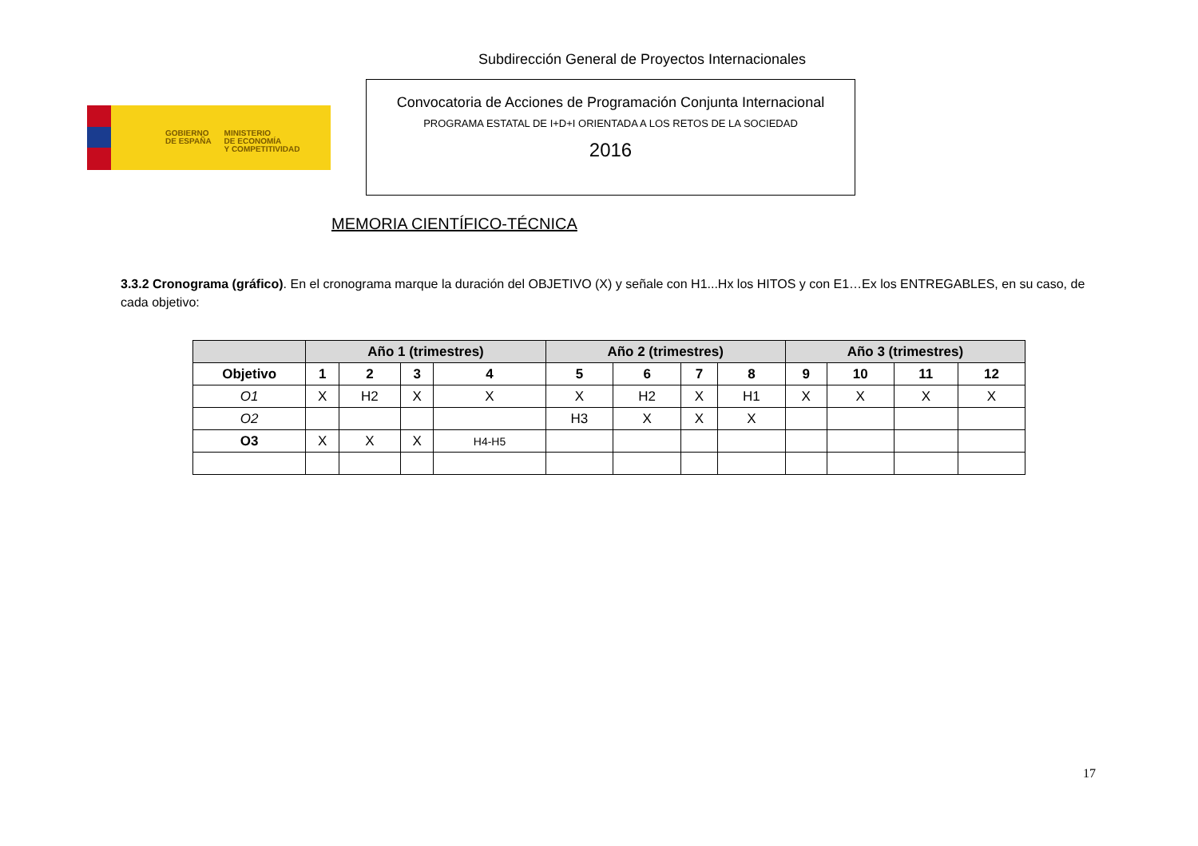Subdirección General de Proyectos Internacionales
GOBIERNO
DE ESPAÑA
MINISTERIO
DE ECONOMÍA
Y COMPETITIVIDAD
Convocatoria de Acciones de Programación Conjunta Internacional
PROGRAMA ESTATAL DE I+D+I ORIENTADA A LOS RETOS DE LA SOCIEDAD
2016
MEMORIA CIENTÍFICO-TÉCNICA
3.3.2 Cronograma (gráfico). En el cronograma marque la duración del OBJETIVO (X) y señale con H1...Hx los HITOS y con E1…Ex los ENTREGABLES, en su caso, de cada objetivo:
| | Año 1 (trimestres) | | | | Año 2 (trimestres) | | | | Año 3 (trimestres) | | | |
| --- | --- | --- | --- | --- | --- | --- | --- | --- | --- | --- | --- | --- |
| Objetivo | 1 | 2 | 3 | 4 | 5 | 6 | 7 | 8 | 9 | 10 | 11 | 12 |
| O1 | X | H2 | X | X | X | H2 | X | H1 | X | X | X | X |
| O2 | | | | | H3 | X | X | X | | | | |
| O3 | X | X | X | H4-H5 | | | | | | | | |
17